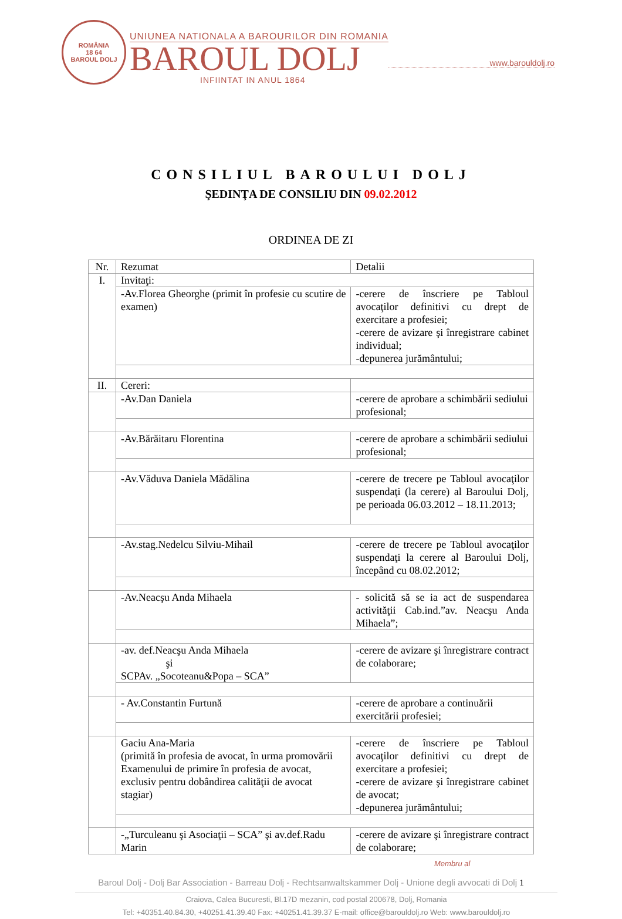ROMÂNIA
18 64
BAROUL DOLJ
UNIUNEA NATIONALA A BAROURILOR DIN ROMANIA
BAROUL DOLJ
INFIINTAT IN ANUL 1864
www.barouldolj.ro
CONSILIUL BAROULUI DOLJ
ŞEDINŢA DE CONSILIU DIN 09.02.2012
ORDINEA DE ZI
| Nr. | Rezumat | Detalii |
| --- | --- | --- |
| I. | Invitaţi: | |
| | -Av.Florea Gheorghe (primit în profesie cu scutire de examen) | -cerere de înscriere pe Tabloul avocaţilor definitivi cu drept de exercitare a profesiei; -cerere de avizare şi înregistrare cabinet individual; -depunerea jurământului; |
| II. | Cereri: | |
| | -Av.Dan Daniela | -cerere de aprobare a schimbării sediului profesional; |
| | -Av.Bărăitaru Florentina | -cerere de aprobare a schimbării sediului profesional; |
| | -Av.Văduva Daniela Mădălina | -cerere de trecere pe Tabloul avocaţilor suspendaţi (la cerere) al Baroului Dolj, pe perioada 06.03.2012 – 18.11.2013; |
| | -Av.stag.Nedelcu Silviu-Mihail | -cerere de trecere pe Tabloul avocaţilor suspendaţi la cerere al Baroului Dolj, începând cu 08.02.2012; |
| | -Av.Neacşu Anda Mihaela | - solicită să se ia act de suspendarea activităţii Cab.ind.”av. Neacşu Anda Mihaela”; |
| | -av. def.Neacşu Anda Mihaela şi SCPAv. „Socoteanu&Popa – SCA” | -cerere de avizare şi înregistrare contract de colaborare; |
| | - Av.Constantin Furtună | -cerere de aprobare a continuării exercitării profesiei; |
| | Gaciu Ana-Maria (primită în profesia de avocat, în urma promovării Examenului de primire în profesia de avocat, exclusiv pentru dobândirea calităţii de avocat stagiar) | -cerere de înscriere pe Tabloul avocaţilor definitivi cu drept de exercitare a profesiei; -cerere de avizare şi înregistrare cabinet de avocat; -depunerea jurământului; |
| | -„Turculeanu şi Asociaţii – SCA” şi av.def.Radu Marin | -cerere de avizare şi înregistrare contract de colaborare; |
Membru al
Baroul Dolj - Dolj Bar Association - Barreau Dolj - Rechtsanwaltskammer Dolj - Unione degli avvocati di Dolj 1
Craiova, Calea Bucuresti, Bl.17D mezanin, cod postal 200678, Dolj, Romania
Tel: +40351.40.84.30, +40251.41.39.40 Fax: +40251.41.39.37 E-mail: office@barouldolj.ro Web: www.barouldolj.ro